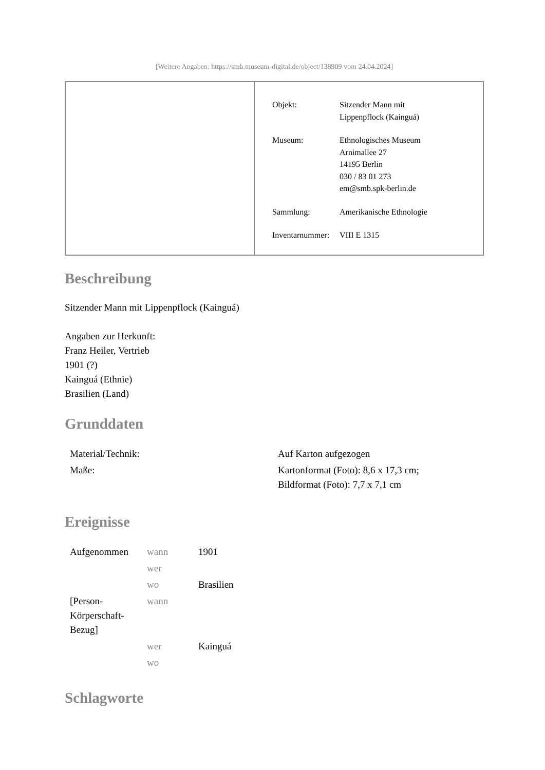[Weitere Angaben: https://smb.museum-digital.de/object/138909 vom 24.04.2024]
| Objekt: | Sitzender Mann mit Lippenpflock (Kainguá) |
| Museum: | Ethnologisches Museum Arnimallee 27 14195 Berlin 030 / 83 01 273 em@smb.spk-berlin.de |
| Sammlung: | Amerikanische Ethnologie |
| Inventarnummer: | VIII E 1315 |
Beschreibung
Sitzender Mann mit Lippenpflock (Kainguá)
Angaben zur Herkunft:
Franz Heiler, Vertrieb
1901 (?)
Kainguá (Ethnie)
Brasilien (Land)
Grunddaten
| Material/Technik: | Auf Karton aufgezogen |
| Maße: | Kartonformat (Foto): 8,6 x 17,3 cm; Bildformat (Foto): 7,7 x 7,1 cm |
Ereignisse
| Aufgenommen | wann | 1901 |
| | wer | |
| | wo | Brasilien |
| [Person- Körperschaft- Bezug] | wann | |
| | wer | Kainguá |
| | wo | |
Schlagworte